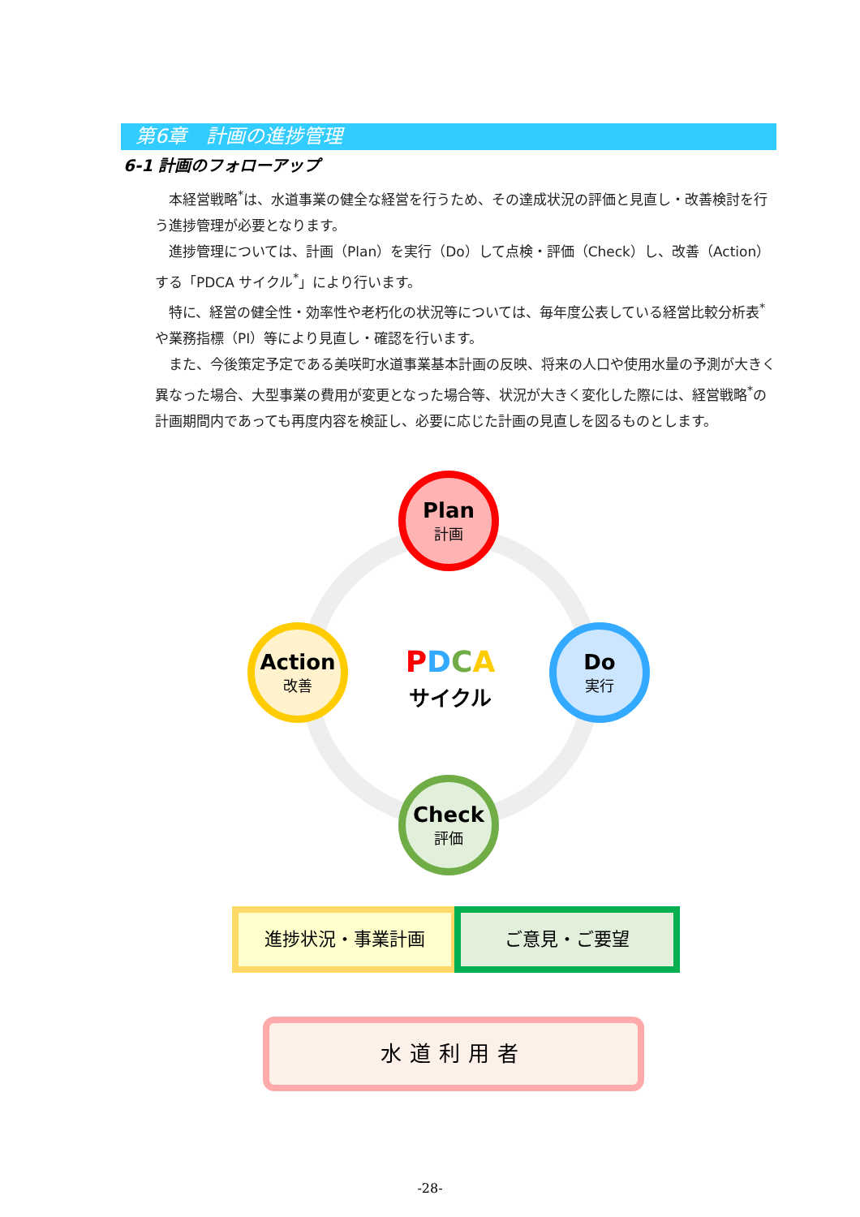第6章　計画の進捗管理
6-1 計画のフォローアップ
本経営戦略<sup>*</sup>は、水道事業の健全な経営を行うため、その達成状況の評価と見直し・改善検討を行う進捗管理が必要となります。
進捗管理については、計画（Plan）を実行（Do）して点検・評価（Check）し、改善（Action）する「PDCA サイクル<sup>*</sup>」により行います。
特に、経営の健全性・効率性や老朽化の状況等については、毎年度公表している経営比較分析表<sup>*</sup>や業務指標（PI）等により見直し・確認を行います。
また、今後策定予定である美咲町水道事業基本計画の反映、将来の人口や使用水量の予測が大きく異なった場合、大型事業の費用が変更となった場合等、状況が大きく変化した際には、経営戦略<sup>*</sup>の計画期間内であっても再度内容を検証し、必要に応じた計画の見直しを図るものとします。
Plan
計画
Do
実行
Check
評価
Action
改善
PDCA
サイクル
進捗状況・事業計画 ご意見・ご要望
水道利用者
-28-